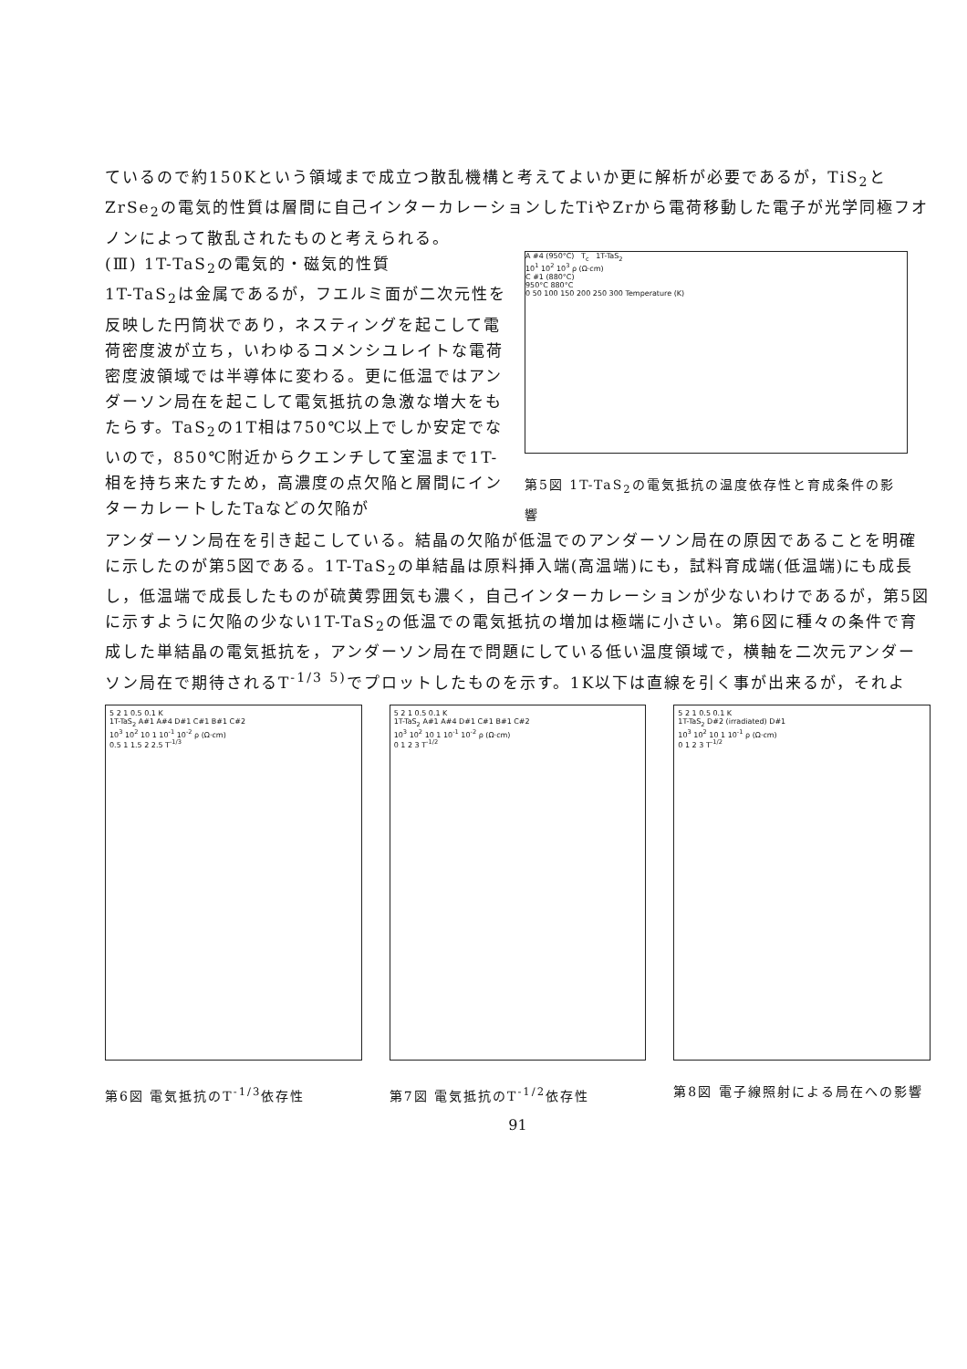ているので約150Kという領域まで成立つ散乱機構と考えてよいか更に解析が必要であるが，TiS<sub>2</sub>とZrSe<sub>2</sub>の電気的性質は層間に自己インターカレーションしたTiやZrから電荷移動した電子が光学同極フオノンによって散乱されたものと考えられる。
(Ⅲ) 1T-TaS<sub>2</sub>の電気的・磁気的性質
1T-TaS<sub>2</sub>は金属であるが，フエルミ面が二次元性を反映した円筒状であり，ネスティングを起こして電荷密度波が立ち，いわゆるコメンシユレイトな電荷密度波領域では半導体に変わる。更に低温ではアンダーソン局在を起こして電気抵抗の急激な増大をもたらす。TaS<sub>2</sub>の1T相は750℃以上でしか安定でないので，850℃附近からクエンチして室温まで1T-相を持ち来たすため，高濃度の点欠陥と層間にインターカレートしたTaなどの欠陥が
A #4 (950°C) T<sub>c</sub> 1T-TaS<sub>2</sub>
10<sup>1</sup> 10<sup>2</sup> 10<sup>3</sup> ρ (Ω·cm)
C #1 (880°C)
950°C 880°C
0 50 100 150 200 250 300 Temperature (K)
第5図 1T-TaS<sub>2</sub>の電気抵抗の温度依存性と育成条件の影響
アンダーソン局在を引き起こしている。結晶の欠陥が低温でのアンダーソン局在の原因であることを明確に示したのが第5図である。1T-TaS<sub>2</sub>の単結晶は原料挿入端(高温端)にも，試料育成端(低温端)にも成長し，低温端で成長したものが硫黄雰囲気も濃く，自己インターカレーションが少ないわけであるが，第5図に示すように欠陥の少ない1T-TaS<sub>2</sub>の低温での電気抵抗の増加は極端に小さい。第6図に種々の条件で育成した単結晶の電気抵抗を，アンダーソン局在で問題にしている低い温度領域で，横軸を二次元アンダーソン局在で期待されるT<sup>-1/3</sup> <sup>5)</sup>でプロットしたものを示す。1K以下は直線を引く事が出来るが，それよ
5 2 1 0.5 0.1 K
1T-TaS<sub>2</sub> A#1 A#4 D#1 C#1 B#1 C#2
10<sup>3</sup> 10<sup>2</sup> 10 1 10<sup>-1</sup> 10<sup>-2</sup> ρ (Ω·cm)
0.5 1 1.5 2 2.5 T<sup>-1/3</sup>
第6図 電気抵抗のT<sup>-1/3</sup>依存性
5 2 1 0.5 0.1 K
1T-TaS<sub>2</sub> A#1 A#4 D#1 C#1 B#1 C#2
10<sup>3</sup> 10<sup>2</sup> 10 1 10<sup>-1</sup> 10<sup>-2</sup> ρ (Ω·cm)
0 1 2 3 T<sup>-1/2</sup>
第7図 電気抵抗のT<sup>-1/2</sup>依存性
5 2 1 0.5 0.1 K
1T-TaS<sub>2</sub> D#2 (irradiated) D#1
10<sup>3</sup> 10<sup>2</sup> 10 1 10<sup>-1</sup> ρ (Ω·cm)
0 1 2 3 T<sup>-1/2</sup>
第8図 電子線照射による局在への影響
91